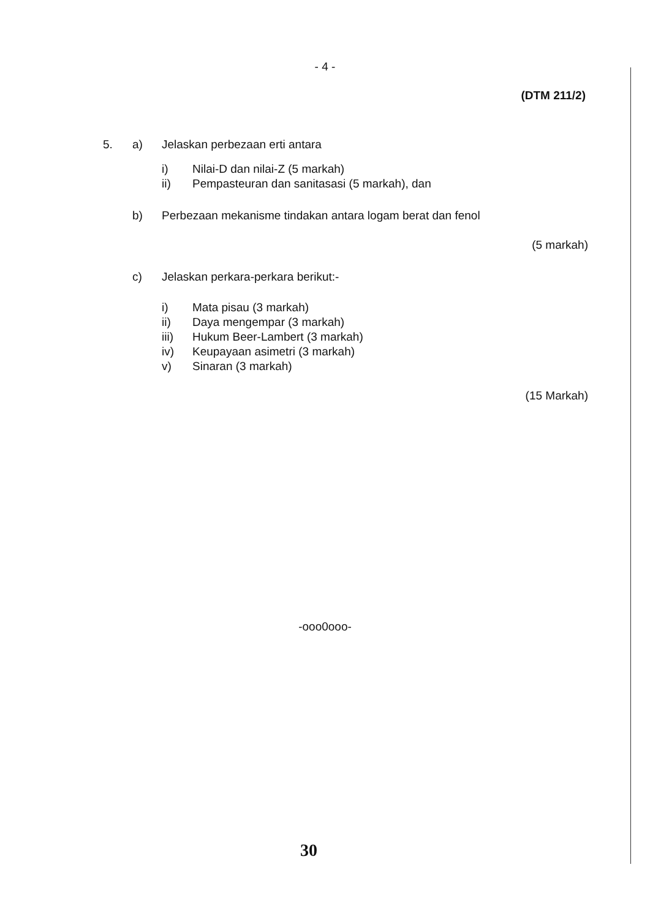- 4 -
(DTM 211/2)
5. a) Jelaskan perbezaan erti antara
i) Nilai-D dan nilai-Z (5 markah)
ii) Pempasteuran dan sanitasasi (5 markah), dan
b) Perbezaan mekanisme tindakan antara logam berat dan fenol
(5 markah)
c) Jelaskan perkara-perkara berikut:-
i) Mata pisau (3 markah)
ii) Daya mengempar (3 markah)
iii) Hukum Beer-Lambert (3 markah)
iv) Keupayaan asimetri (3 markah)
v) Sinaran (3 markah)
(15 Markah)
-ooo0ooo-
30